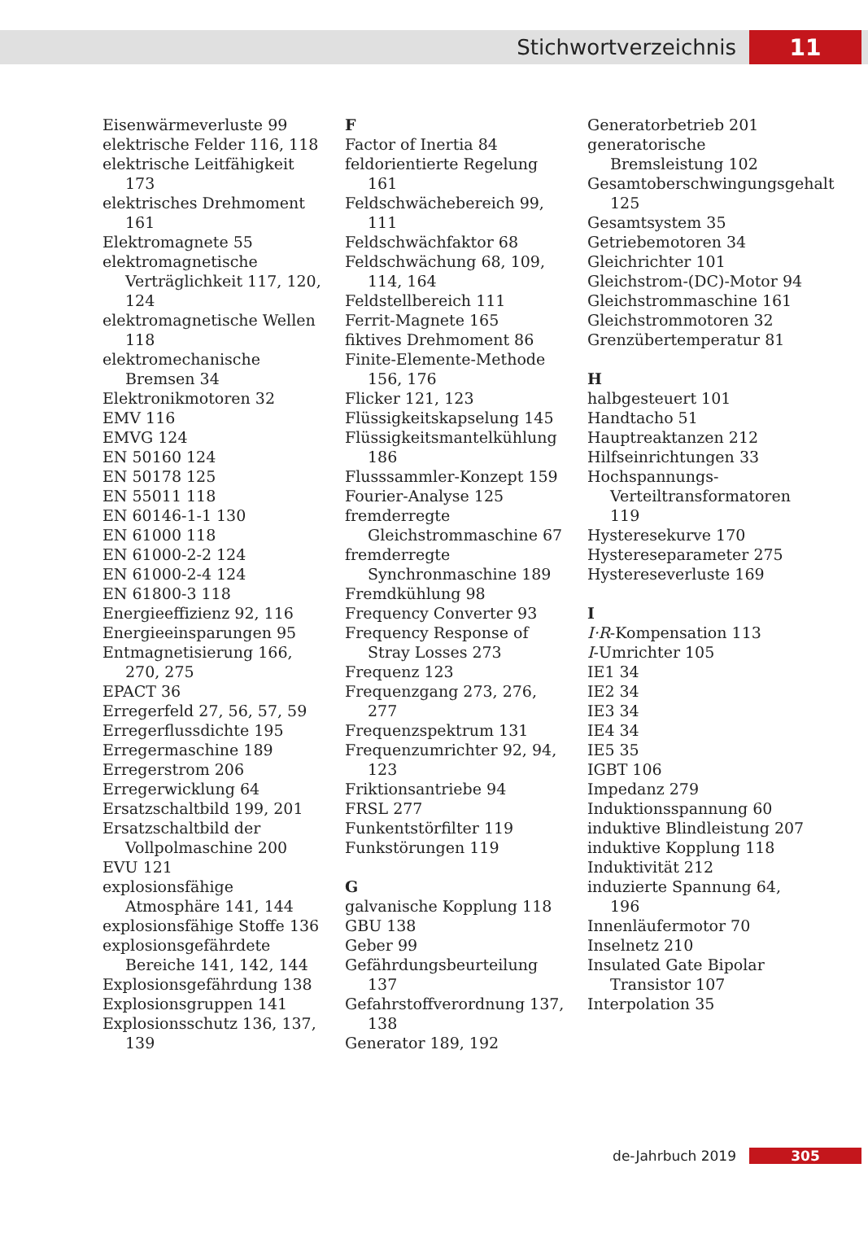Stichwortverzeichnis 11
Eisenwärmeverluste 99
elektrische Felder 116, 118
elektrische Leitfähigkeit 173
elektrisches Drehmoment 161
Elektromagnete 55
elektromagnetische Verträglichkeit 117, 120, 124
elektromagnetische Wellen 118
elektromechanische Bremsen 34
Elektronikmotoren 32
EMV 116
EMVG 124
EN 50160 124
EN 50178 125
EN 55011 118
EN 60146-1-1 130
EN 61000 118
EN 61000-2-2 124
EN 61000-2-4 124
EN 61800-3 118
Energieeffizienz 92, 116
Energieeinsparungen 95
Entmagnetisierung 166, 270, 275
EPACT 36
Erregerfeld 27, 56, 57, 59
Erregerflussdichte 195
Erregermaschine 189
Erregerstrom 206
Erregerwicklung 64
Ersatzschaltbild 199, 201
Ersatzschaltbild der Vollpolmaschine 200
EVU 121
explosionsfähige Atmosphäre 141, 144
explosionsfähige Stoffe 136
explosionsgefährdete Bereiche 141, 142, 144
Explosionsgefährdung 138
Explosionsgruppen 141
Explosionsschutz 136, 137, 139
F
Factor of Inertia 84
feldorientierte Regelung 161
Feldschwächebereich 99, 111
Feldschwächfaktor 68
Feldschwächung 68, 109, 114, 164
Feldstellbereich 111
Ferrit-Magnete 165
fiktives Drehmoment 86
Finite-Elemente-Methode 156, 176
Flicker 121, 123
Flüssigkeitskapselung 145
Flüssigkeitsmantelkühlung 186
Flusssammler-Konzept 159
Fourier-Analyse 125
fremderregte Gleichstrommaschine 67
fremderregte Synchronmaschine 189
Fremdkühlung 98
Frequency Converter 93
Frequency Response of Stray Losses 273
Frequenz 123
Frequenzgang 273, 276, 277
Frequenzspektrum 131
Frequenzumrichter 92, 94, 123
Friktionsantriebe 94
FRSL 277
Funkentstörfilter 119
Funkstörungen 119
G
galvanische Kopplung 118
GBU 138
Geber 99
Gefährdungsbeurteilung 137
Gefahrstoffverordnung 137, 138
Generator 189, 192
Generatorbetrieb 201
generatorische Bremsleistung 102
Gesamtoberschwingungsgehalt 125
Gesamtsystem 35
Getriebemotoren 34
Gleichrichter 101
Gleichstrom-(DC)-Motor 94
Gleichstrommaschine 161
Gleichstrommotoren 32
Grenzübertemperatur 81
H
halbgesteuert 101
Handtacho 51
Hauptreaktanzen 212
Hilfseinrichtungen 33
Hochspannungs-Verteiltransformatoren 119
Hysteresekurve 170
Hystereseparameter 275
Hystereseverluste 169
I
I·R-Kompensation 113
I-Umrichter 105
IE1 34
IE2 34
IE3 34
IE4 34
IE5 35
IGBT 106
Impedanz 279
Induktionsspannung 60
induktive Blindleistung 207
induktive Kopplung 118
Induktivität 212
induzierte Spannung 64, 196
Innenläufermotor 70
Inselnetz 210
Insulated Gate Bipolar Transistor 107
Interpolation 35
de-Jahrbuch 2019 305